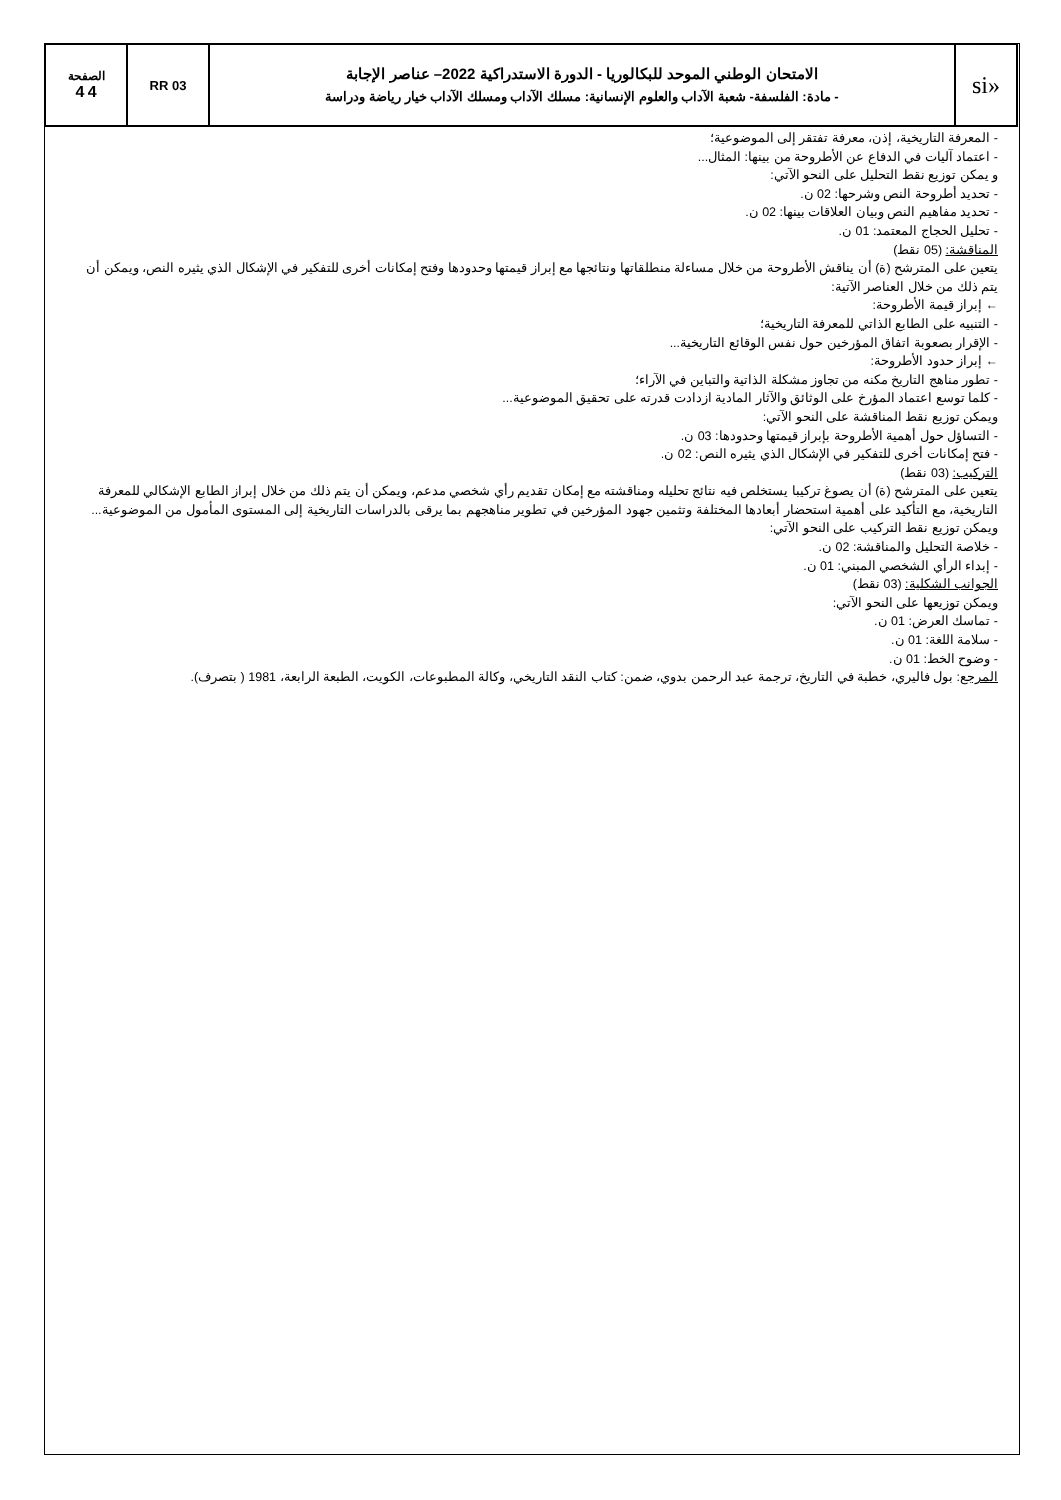| «si | الامتحان الوطني الموحد للبكالوريا - الدورة الاستدراكية 2022– عناصر الإجابة - مادة: الفلسفة- شعبة الآداب والعلوم الإنسانية: مسلك الآداب ومسلك الآداب خيار رياضة ودراسة | RR 03 | الصفحة 4 4 |
- المعرفة التاريخية، إذن، معرفة تفتقر إلى الموضوعية؛
- اعتماد آليات في الدفاع عن الأطروحة من بينها: المثال...
و يمكن توزيع نقط التحليل على النحو الآتي:
- تحديد أطروحة النص وشرحها: 02 ن.
- تحديد مفاهيم النص وبيان العلاقات بينها: 02 ن.
- تحليل الحجاج المعتمد: 01 ن.
المناقشة: (05 نقط)
يتعين على المترشح (ة) أن يناقش الأطروحة من خلال مساءلة منطلقاتها ونتائجها مع إبراز قيمتها وحدودها وفتح إمكانات أخرى للتفكير في الإشكال الذي يثيره النص، ويمكن أن يتم ذلك من خلال العناصر الآتية:
← إبراز قيمة الأطروحة:
- التنبيه على الطابع الذاتي للمعرفة التاريخية؛
- الإقرار بصعوبة اتفاق المؤرخين حول نفس الوقائع التاريخية...
← إبراز حدود الأطروحة:
- تطور مناهج التاريخ مكنه من تجاوز مشكلة الذاتية والتباين في الآراء؛
- كلما توسع اعتماد المؤرخ على الوثائق والآثار المادية ازدادت قدرته على تحقيق الموضوعية...
ويمكن توزيع نقط المناقشة على النحو الآتي:
- التساؤل حول أهمية الأطروحة بإبراز قيمتها وحدودها: 03 ن.
- فتح إمكانات أخرى للتفكير في الإشكال الذي يثيره النص: 02 ن.
التركيب: (03 نقط)
يتعين على المترشح (ة) أن يصوغ تركيبا يستخلص فيه نتائج تحليله ومناقشته مع إمكان تقديم رأي شخصي مدعم، ويمكن أن يتم ذلك من خلال إبراز الطابع الإشكالي للمعرفة التاريخية، مع التأكيد على أهمية استحضار أبعادها المختلفة وتثمين جهود المؤرخين في تطوير مناهجهم بما يرقى بالدراسات التاريخية إلى المستوى المأمول من الموضوعية...
ويمكن توزيع نقط التركيب على النحو الآتي:
- خلاصة التحليل والمناقشة: 02 ن.
- إبداء الرأي الشخصي المبني: 01 ن.
الجوانب الشكلية: (03 نقط)
ويمكن توزيعها على النحو الآتي:
- تماسك العرض: 01 ن.
- سلامة اللغة: 01 ن.
- وضوح الخط: 01 ن.
المرجع: بول فاليري، خطبة في التاريخ، ترجمة عبد الرحمن بدوي، ضمن: كتاب النقد التاريخي، وكالة المطبوعات، الكويت، الطبعة الرابعة، 1981 ( بتصرف).